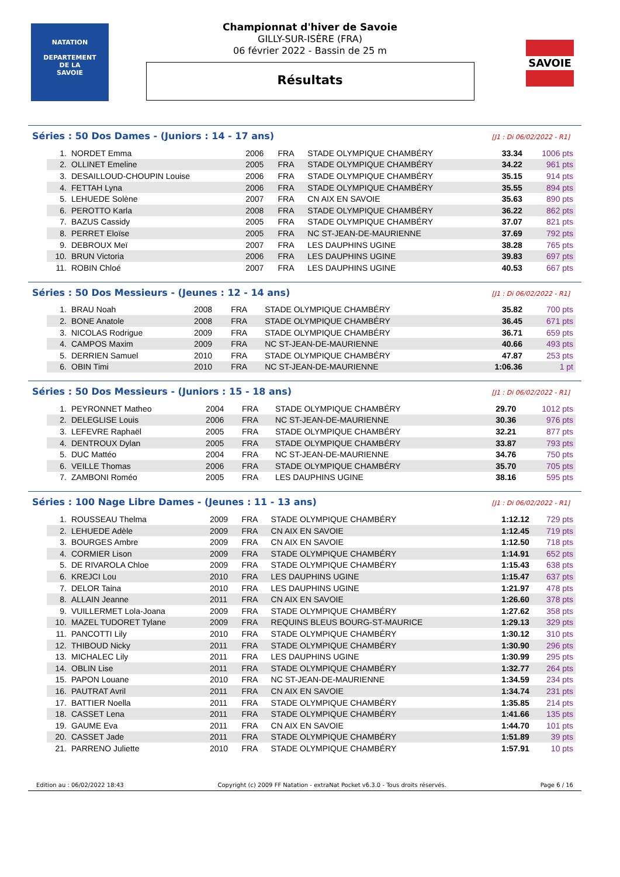NATATION
DEPARTEMENT
DE LA
SAVOIE
SAVOIE
Championnat d'hiver de Savoie
GILLY-SUR-ISÈRE (FRA)
06 février 2022 - Bassin de 25 m
Résultats
Séries : 50 Dos Dames - (Juniors : 14 - 17 ans) [J1 : Di 06/02/2022 - R1]
| 1. | NORDET Emma | 2006 | FRA | STADE OLYMPIQUE CHAMBÉRY | 33.34 | 1006 pts |
| 2. | OLLINET Emeline | 2005 | FRA | STADE OLYMPIQUE CHAMBÉRY | 34.22 | 961 pts |
| 3. | DESAILLOUD-CHOUPIN Louise | 2006 | FRA | STADE OLYMPIQUE CHAMBÉRY | 35.15 | 914 pts |
| 4. | FETTAH Lyna | 2006 | FRA | STADE OLYMPIQUE CHAMBÉRY | 35.55 | 894 pts |
| 5. | LEHUEDE Solène | 2007 | FRA | CN AIX EN SAVOIE | 35.63 | 890 pts |
| 6. | PEROTTO Karla | 2008 | FRA | STADE OLYMPIQUE CHAMBÉRY | 36.22 | 862 pts |
| 7. | BAZUS Cassidy | 2005 | FRA | STADE OLYMPIQUE CHAMBÉRY | 37.07 | 821 pts |
| 8. | PERRET Eloïse | 2005 | FRA | NC ST-JEAN-DE-MAURIENNE | 37.69 | 792 pts |
| 9. | DEBROUX Meï | 2007 | FRA | LES DAUPHINS UGINE | 38.28 | 765 pts |
| 10. | BRUN Victoria | 2006 | FRA | LES DAUPHINS UGINE | 39.83 | 697 pts |
| 11. | ROBIN Chloé | 2007 | FRA | LES DAUPHINS UGINE | 40.53 | 667 pts |
Séries : 50 Dos Messieurs - (Jeunes : 12 - 14 ans) [J1 : Di 06/02/2022 - R1]
| 1. | BRAU Noah | 2008 | FRA | STADE OLYMPIQUE CHAMBÉRY | 35.82 | 700 pts |
| 2. | BONE Anatole | 2008 | FRA | STADE OLYMPIQUE CHAMBÉRY | 36.45 | 671 pts |
| 3. | NICOLAS Rodrigue | 2009 | FRA | STADE OLYMPIQUE CHAMBÉRY | 36.71 | 659 pts |
| 4. | CAMPOS Maxim | 2009 | FRA | NC ST-JEAN-DE-MAURIENNE | 40.66 | 493 pts |
| 5. | DERRIEN Samuel | 2010 | FRA | STADE OLYMPIQUE CHAMBÉRY | 47.87 | 253 pts |
| 6. | OBIN Timi | 2010 | FRA | NC ST-JEAN-DE-MAURIENNE | 1:06.36 | 1 pt |
Séries : 50 Dos Messieurs - (Juniors : 15 - 18 ans) [J1 : Di 06/02/2022 - R1]
| 1. | PEYRONNET Matheo | 2004 | FRA | STADE OLYMPIQUE CHAMBÉRY | 29.70 | 1012 pts |
| 2. | DELEGLISE Louis | 2006 | FRA | NC ST-JEAN-DE-MAURIENNE | 30.36 | 976 pts |
| 3. | LEFEVRE Raphaël | 2005 | FRA | STADE OLYMPIQUE CHAMBÉRY | 32.21 | 877 pts |
| 4. | DENTROUX Dylan | 2005 | FRA | STADE OLYMPIQUE CHAMBÉRY | 33.87 | 793 pts |
| 5. | DUC Mattéo | 2004 | FRA | NC ST-JEAN-DE-MAURIENNE | 34.76 | 750 pts |
| 6. | VEILLE Thomas | 2006 | FRA | STADE OLYMPIQUE CHAMBÉRY | 35.70 | 705 pts |
| 7. | ZAMBONI Roméo | 2005 | FRA | LES DAUPHINS UGINE | 38.16 | 595 pts |
Séries : 100 Nage Libre Dames - (Jeunes : 11 - 13 ans) [J1 : Di 06/02/2022 - R1]
| 1. | ROUSSEAU Thelma | 2009 | FRA | STADE OLYMPIQUE CHAMBÉRY | 1:12.12 | 729 pts |
| 2. | LEHUEDE Adèle | 2009 | FRA | CN AIX EN SAVOIE | 1:12.45 | 719 pts |
| 3. | BOURGES Ambre | 2009 | FRA | CN AIX EN SAVOIE | 1:12.50 | 718 pts |
| 4. | CORMIER Lison | 2009 | FRA | STADE OLYMPIQUE CHAMBÉRY | 1:14.91 | 652 pts |
| 5. | DE RIVAROLA Chloe | 2009 | FRA | STADE OLYMPIQUE CHAMBÉRY | 1:15.43 | 638 pts |
| 6. | KREJCI Lou | 2010 | FRA | LES DAUPHINS UGINE | 1:15.47 | 637 pts |
| 7. | DELOR Taina | 2010 | FRA | LES DAUPHINS UGINE | 1:21.97 | 478 pts |
| 8. | ALLAIN Jeanne | 2011 | FRA | CN AIX EN SAVOIE | 1:26.60 | 378 pts |
| 9. | VUILLERMET Lola-Joana | 2009 | FRA | STADE OLYMPIQUE CHAMBÉRY | 1:27.62 | 358 pts |
| 10. | MAZEL TUDORET Tylane | 2009 | FRA | REQUINS BLEUS BOURG-ST-MAURICE | 1:29.13 | 329 pts |
| 11. | PANCOTTI Lily | 2010 | FRA | STADE OLYMPIQUE CHAMBÉRY | 1:30.12 | 310 pts |
| 12. | THIBOUD Nicky | 2011 | FRA | STADE OLYMPIQUE CHAMBÉRY | 1:30.90 | 296 pts |
| 13. | MICHALEC Lily | 2011 | FRA | LES DAUPHINS UGINE | 1:30.99 | 295 pts |
| 14. | OBLIN Lise | 2011 | FRA | STADE OLYMPIQUE CHAMBÉRY | 1:32.77 | 264 pts |
| 15. | PAPON Louane | 2010 | FRA | NC ST-JEAN-DE-MAURIENNE | 1:34.59 | 234 pts |
| 16. | PAUTRAT Avril | 2011 | FRA | CN AIX EN SAVOIE | 1:34.74 | 231 pts |
| 17. | BATTIER Noella | 2011 | FRA | STADE OLYMPIQUE CHAMBÉRY | 1:35.85 | 214 pts |
| 18. | CASSET Lena | 2011 | FRA | STADE OLYMPIQUE CHAMBÉRY | 1:41.66 | 135 pts |
| 19. | GAUME Eva | 2011 | FRA | CN AIX EN SAVOIE | 1:44.70 | 101 pts |
| 20. | CASSET Jade | 2011 | FRA | STADE OLYMPIQUE CHAMBÉRY | 1:51.89 | 39 pts |
| 21. | PARRENO Juliette | 2010 | FRA | STADE OLYMPIQUE CHAMBÉRY | 1:57.91 | 10 pts |
Edition au : 06/02/2022 18:43 Copyright (c) 2009 FF Natation - extraNat Pocket v6.3.0 - Tous droits réservés. Page 6 / 16